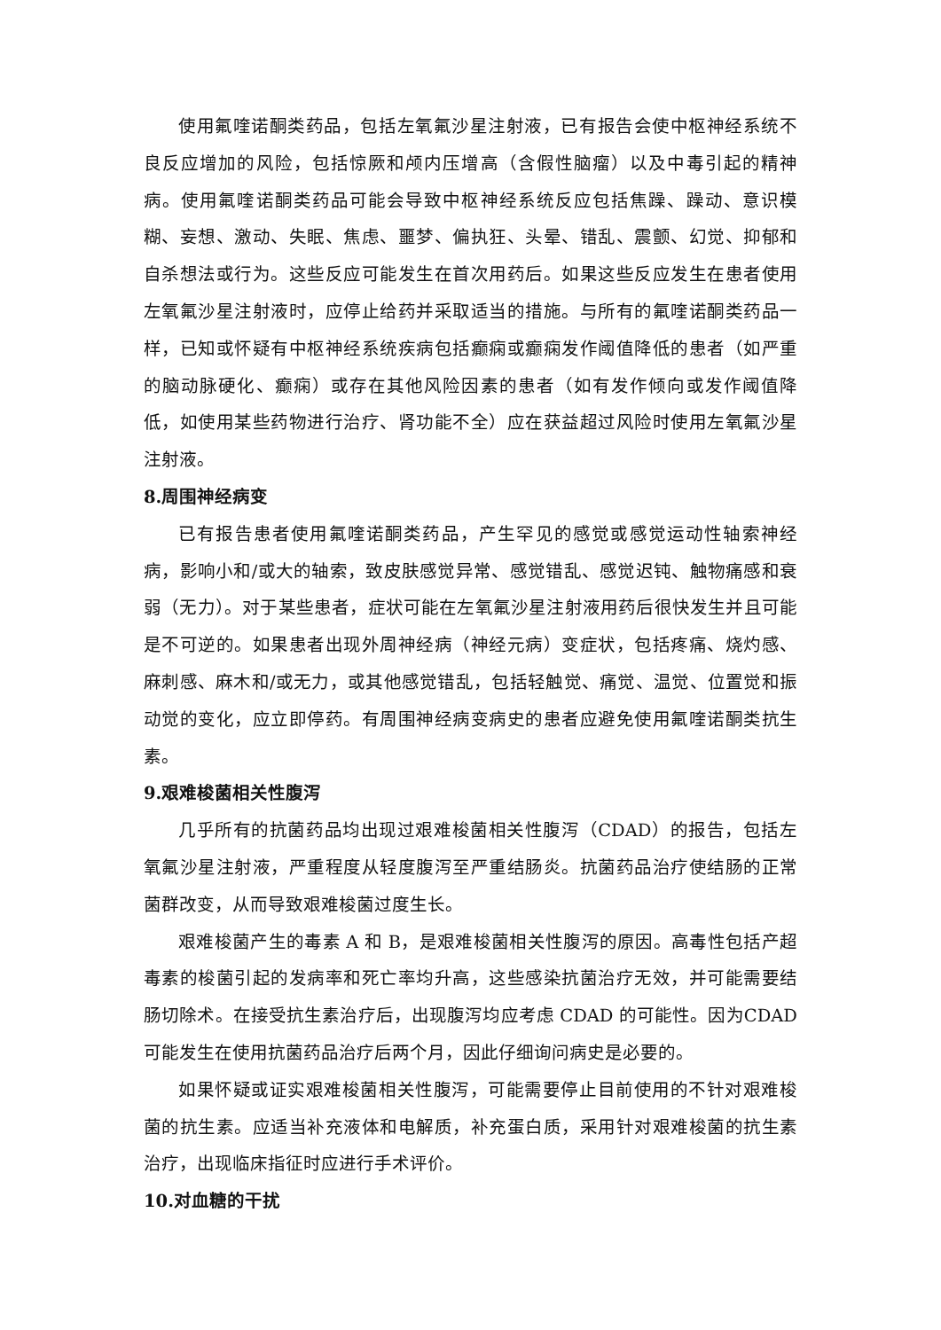使用氟喹诺酮类药品，包括左氧氟沙星注射液，已有报告会使中枢神经系统不良反应增加的风险，包括惊厥和颅内压增高（含假性脑瘤）以及中毒引起的精神病。使用氟喹诺酮类药品可能会导致中枢神经系统反应包括焦躁、躁动、意识模糊、妄想、激动、失眠、焦虑、噩梦、偏执狂、头晕、错乱、震颤、幻觉、抑郁和自杀想法或行为。这些反应可能发生在首次用药后。如果这些反应发生在患者使用左氧氟沙星注射液时，应停止给药并采取适当的措施。与所有的氟喹诺酮类药品一样，已知或怀疑有中枢神经系统疾病包括癫痫或癫痫发作阈值降低的患者（如严重的脑动脉硬化、癫痫）或存在其他风险因素的患者（如有发作倾向或发作阈值降低，如使用某些药物进行治疗、肾功能不全）应在获益超过风险时使用左氧氟沙星注射液。
8.周围神经病变
已有报告患者使用氟喹诺酮类药品，产生罕见的感觉或感觉运动性轴索神经病，影响小和/或大的轴索，致皮肤感觉异常、感觉错乱、感觉迟钝、触物痛感和衰弱（无力）。对于某些患者，症状可能在左氧氟沙星注射液用药后很快发生并且可能是不可逆的。如果患者出现外周神经病（神经元病）变症状，包括疼痛、烧灼感、麻刺感、麻木和/或无力，或其他感觉错乱，包括轻触觉、痛觉、温觉、位置觉和振动觉的变化，应立即停药。有周围神经病变病史的患者应避免使用氟喹诺酮类抗生素。
9.艰难梭菌相关性腹泻
几乎所有的抗菌药品均出现过艰难梭菌相关性腹泻（CDAD）的报告，包括左氧氟沙星注射液，严重程度从轻度腹泻至严重结肠炎。抗菌药品治疗使结肠的正常菌群改变，从而导致艰难梭菌过度生长。
艰难梭菌产生的毒素 A 和 B，是艰难梭菌相关性腹泻的原因。高毒性包括产超毒素的梭菌引起的发病率和死亡率均升高，这些感染抗菌治疗无效，并可能需要结肠切除术。在接受抗生素治疗后，出现腹泻均应考虑 CDAD 的可能性。因为CDAD可能发生在使用抗菌药品治疗后两个月，因此仔细询问病史是必要的。
如果怀疑或证实艰难梭菌相关性腹泻，可能需要停止目前使用的不针对艰难梭菌的抗生素。应适当补充液体和电解质，补充蛋白质，采用针对艰难梭菌的抗生素治疗，出现临床指征时应进行手术评价。
10.对血糖的干扰